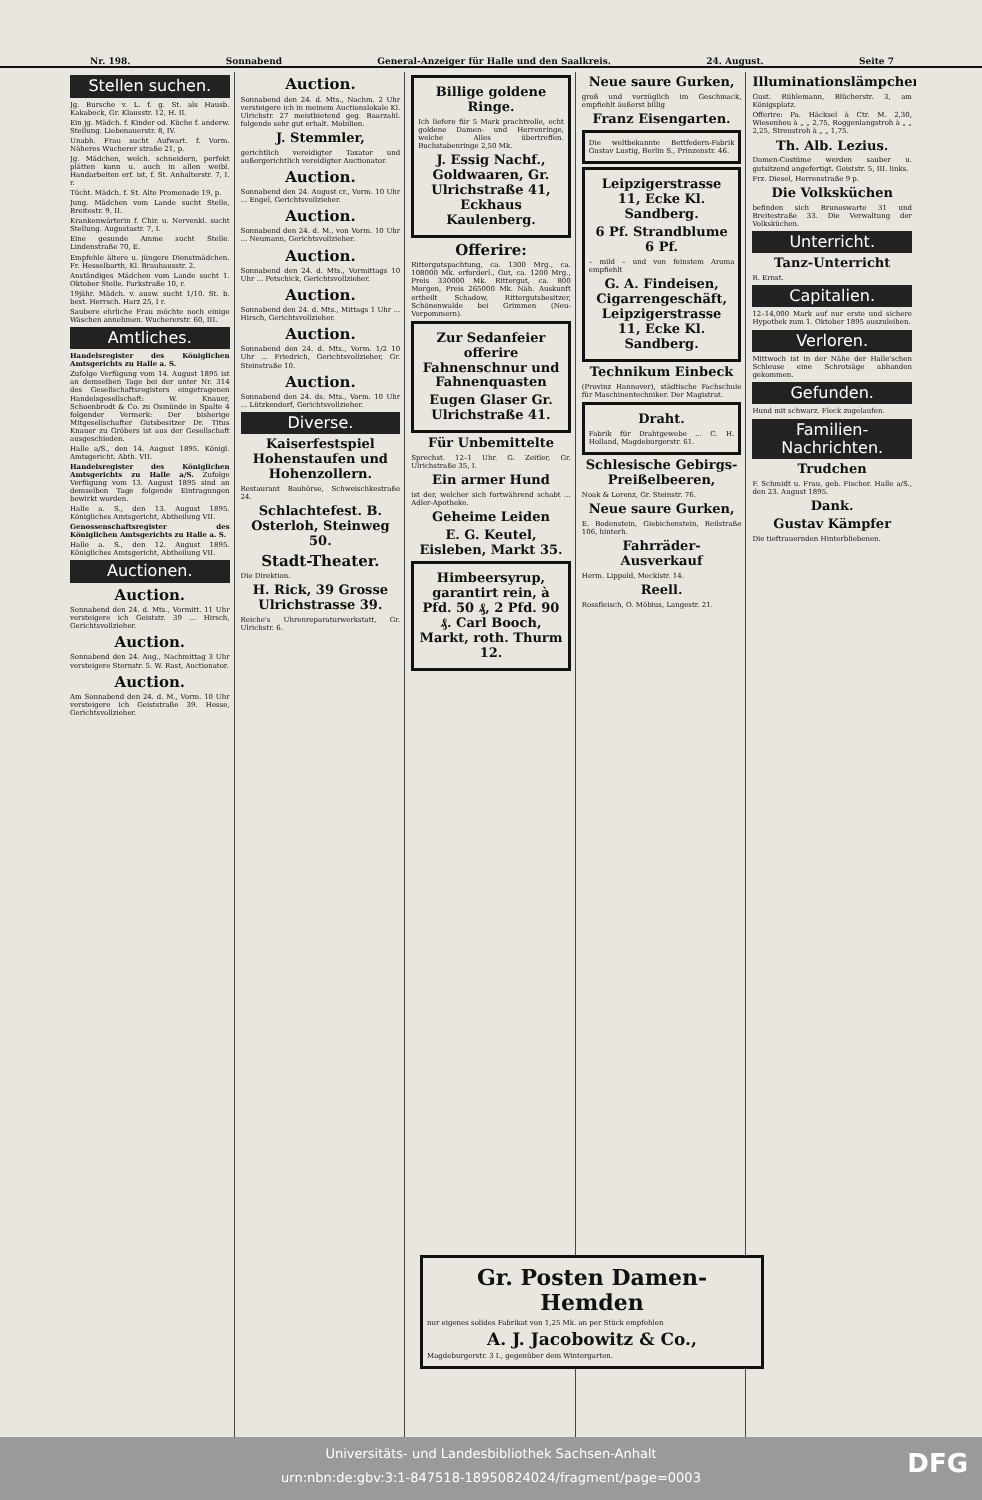Nr. 198. Sonnabend General-Anzeiger für Halle und den Saalkreis. 24. August. Seite 7
Stellen suchen.
Jg. Bursche v. L. f. g. St. als Hausb. Kakabeck, Gr. Klausstr. 12, H. II.
Ein jg. Mädch. f. Kinder od. Küche f. anderw. Stellung. Liebenauerstr. 8, IV.
Unabh. Frau sucht Aufwart. f. Vorm. Näheres Wucherer straße 21, p.
Jg. Mädchen, welch. schneidern, perfekt plätten kann u. auch in allen weibl. Handarbeiten erf. ist, f. St. Anhalterstr. 7, I. r.
Tücht. Mädch. f. St. Alte Promenade 19, p.
Jung. Mädchen vom Lande sucht Stelle, Breitestr. 9, II.
Krankenwärterin f. Chir. u. Nervenkl. sucht Stellung. Augustastr. 7, I.
Eine gesunde Amme sucht Stelle. Lindenstraße 70, E.
Empfehle ältere u. jüngere Dienstmädchen. Fr. Hesselbarth, Kl. Brauhausstr. 2.
Anständiges Mädchen vom Lande sucht 1. Oktober Stelle. Parkstraße 10, r.
19jähr. Mädch. v. ausw. sucht 1/10. St. b. best. Herrsch. Harz 25, I r.
Saubere ehrliche Frau möchte noch einige Wäschen annehmen. Wuchererstr. 60, III.
Amtliches.
Handelsregister des Königlichen Amtsgerichts zu Halle a. S.
Zufolge Verfügung vom 14. August 1895 ist an demselben Tage bei der unter Nr. 314 des Gesellschaftsregisters eingetragenen Handelsgesellschaft: W. Knauer, Schoenbrodt & Co. zu Osmünde in Spalte 4 folgender Vermerk: Der bisherige Mitgesellschafter Gutsbesitzer Dr. Titus Knauer zu Gröbers ist aus der Gesellschaft ausgeschieden.
Halle a/S., den 14. August 1895. Königl. Amtsgericht. Abth. VII.
Handelsregister des Königlichen Amtsgerichts zu Halle a/S. Zufolge Verfügung vom 13. August 1895 sind an demselben Tage folgende Eintragungen bewirkt worden.
Halle a. S., den 13. August 1895. Königliches Amtsgericht, Abtheilung VII.
Genossenschaftsregister des Königlichen Amtsgerichts zu Halle a. S.
Halle a. S., den 12. August 1895. Königliches Amtsgericht, Abtheilung VII.
Auctionen.
Auction.
Sonnabend den 24. d. Mts., Vormitt. 11 Uhr versteigere ich Geiststr. 39 ... Hirsch, Gerichtsvollzieher.
Auction.
Sonnabend den 24. Aug., Nachmittag 3 Uhr versteigere Sternstr. 5. W. Rast, Auctionator.
Auction.
Am Sonnabend den 24. d. M., Vorm. 10 Uhr versteigere ich Geiststraße 39. Hesse, Gerichtsvollzieher.
Auction.
Sonnabend den 24. d. Mts., Nachm. 2 Uhr versteigere ich in meinem Auctionslokale Kl. Ulrichstr. 27 meistbietend geg. Baarzahl. folgende sehr gut erhalt. Mobilien.
J. Stemmler,
gerichtlich vereidigter Taxator und außergerichtlich vereidigter Auctionator.
Auction.
Sonnabend den 24. August cr., Vorm. 10 Uhr ... Engel, Gerichtsvollzieher.
Auction.
Sonnabend den 24. d. M., von Vorm. 10 Uhr ... Neumann, Gerichtsvollzieher.
Auction.
Sonnabend den 24. d. Mts., Vormittags 10 Uhr ... Petschick, Gerichtsvollzieher.
Auction.
Sonnabend den 24. d. Mts., Mittags 1 Uhr ... Hirsch, Gerichtsvollzieher.
Auction.
Sonnabend den 24. d. Mts., Vorm. 1/2 10 Uhr ... Friedrich, Gerichtsvollzieher, Gr. Steinstraße 10.
Auction.
Sonnabend den 24. ds. Mts., Vorm. 10 Uhr ... Lützkendorf, Gerichtsvollzieher.
Diverse.
Kaiserfestspiel Hohenstaufen und Hohenzollern.
Restaurant Bauhörse, Schweischkestraße 24.
Schlachtefest. B. Osterloh, Steinweg 50.
Stadt-Theater.
Die Direktion.
H. Rick, 39 Grosse Ulrichstrasse 39.
Reiche's Uhrenreparaturwerkstatt, Gr. Ulrichstr. 6.
Billige goldene Ringe.
Ich liefere für 5 Mark prachtvolle, echt goldene Damen- und Herrenringe, welche Alles übertreffen. Buchstabenringe 2,50 Mk.
J. Essig Nachf., Goldwaaren, Gr. Ulrichstraße 41, Eckhaus Kaulenberg.
Offerire:
Rittergutspachtung, ca. 1300 Mrg., ca. 108000 Mk. erforderl., Gut, ca. 1200 Mrg., Preis 330000 Mk. Rittergut, ca. 800 Morgen, Preis 265000 Mk. Näh. Auskunft ertheilt Schadow, Rittergutsbesitzer, Schönenwalde bei Grimmen (Neu-Vorpommern).
Zur Sedanfeier offerire Fahnenschnur und Fahnenquasten
Eugen Glaser Gr. Ulrichstraße 41.
Für Unbemittelte
Sprechst. 12–1 Uhr. G. Zeitler, Gr. Ulrichstraße 35, I.
Ein armer Hund
ist der, welcher sich fortwährend schabt ... Adler-Apotheke.
Geheime Leiden
E. G. Keutel, Eisleben, Markt 35.
Himbeersyrup, garantirt rein, à Pfd. 50 ₰, 2 Pfd. 90 ₰. Carl Booch, Markt, roth. Thurm 12.
Neue saure Gurken,
groß und vorzüglich im Geschmack, empfiehlt äußerst billig
Franz Eisengarten.
Die weltbekannte Bettfedern-Fabrik Gustav Lustig, Berlin S., Prinzenstr. 46.
Leipzigerstrasse 11, Ecke Kl. Sandberg.
6 Pf. Strandblume 6 Pf.
– mild – und von feinstem Aroma empfiehlt
G. A. Findeisen, Cigarrengeschäft, Leipzigerstrasse 11, Ecke Kl. Sandberg.
Technikum Einbeck
(Provinz Hannover), städtische Fachschule für Maschinentechniker. Der Magistrat.
Draht.
Fabrik für Drahtgewebe ... C. H. Holland, Magdeburgerstr. 61.
Schlesische Gebirgs-Preißelbeeren,
Noak & Lorenz, Gr. Steinstr. 76.
Neue saure Gurken,
E. Bodenstein, Giebichenstein, Reilstraße 106, hinterh.
Fahrräder-Ausverkauf
Herm. Lippold, Mecklstr. 14.
Reell.
Rossfleisch, O. Möbius, Langestr. 21.
Illuminationslämpchen,
Gust. Rühlemann, Blücherstr. 3, am Königsplatz.
Offerire: Pa. Häcksel à Ctr. M. 2,30, Wiesenheu à „ „ 2,75, Roggenlangstroh à „ „ 2,25, Streustroh à „ „ 1,75.
Th. Alb. Lezius.
Damen-Costüme werden sauber u. gutsitzend angefertigt. Geiststr. 5, III. links.
Frz. Diesel, Herrenstraße 9 p.
Die Volksküchen
befinden sich Brunoswarte 31 und Breitestraße 33. Die Verwaltung der Volksküchen.
Unterricht.
Tanz-Unterricht
R. Ernst.
Capitalien.
12–14,000 Mark auf nur erste und sichere Hypothek zum 1. Oktober 1895 auszuleihen.
Verloren.
Mittwoch ist in der Nähe der Halle'schen Schleuse eine Schrotsäge abhanden gekommen.
Gefunden.
Hund mit schwarz. Fleck zugelaufen.
Familien-Nachrichten.
Trudchen
F. Schmidt u. Frau, geb. Fischer. Halle a/S., den 23. August 1895.
Dank.
Gustav Kämpfer
Die tieftrauernden Hinterbliebenen.
Gr. Posten Damen-Hemden
nur eigenes solides Fabrikat von 1,25 Mk. an per Stück empfehlen
A. J. Jacobowitz & Co.,
Magdeburgerstr. 3 I., gegenüber dem Wintergarten.
DFG
Universitäts- und Landesbibliothek Sachsen-Anhalt
urn:nbn:de:gbv:3:1-847518-18950824024/fragment/page=0003